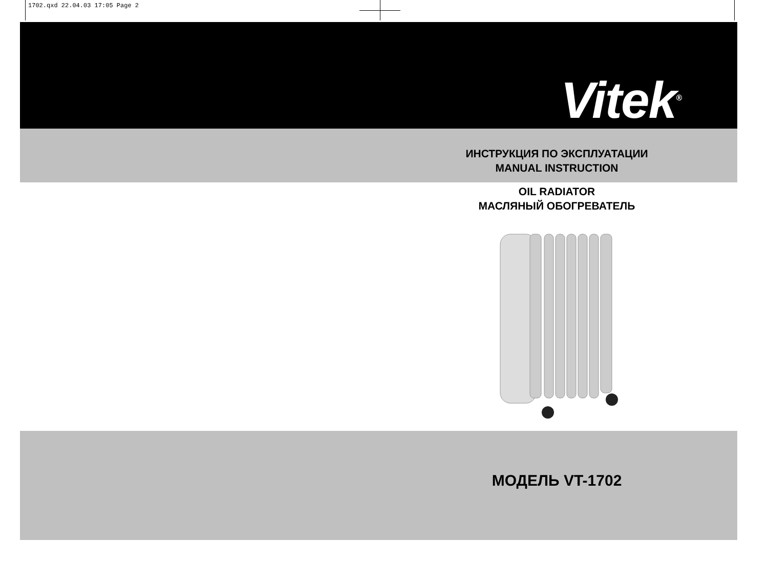1702.qxd 22.04.03 17:05 Page 2
Vitek<sup>®</sup>
ИНСТРУКЦИЯ ПО ЭКСПЛУАТАЦИИ
MANUAL INSTRUCTION
OIL RADIATOR
МАСЛЯНЫЙ ОБОГРЕВАТЕЛЬ
МОДЕЛЬ VT-1702